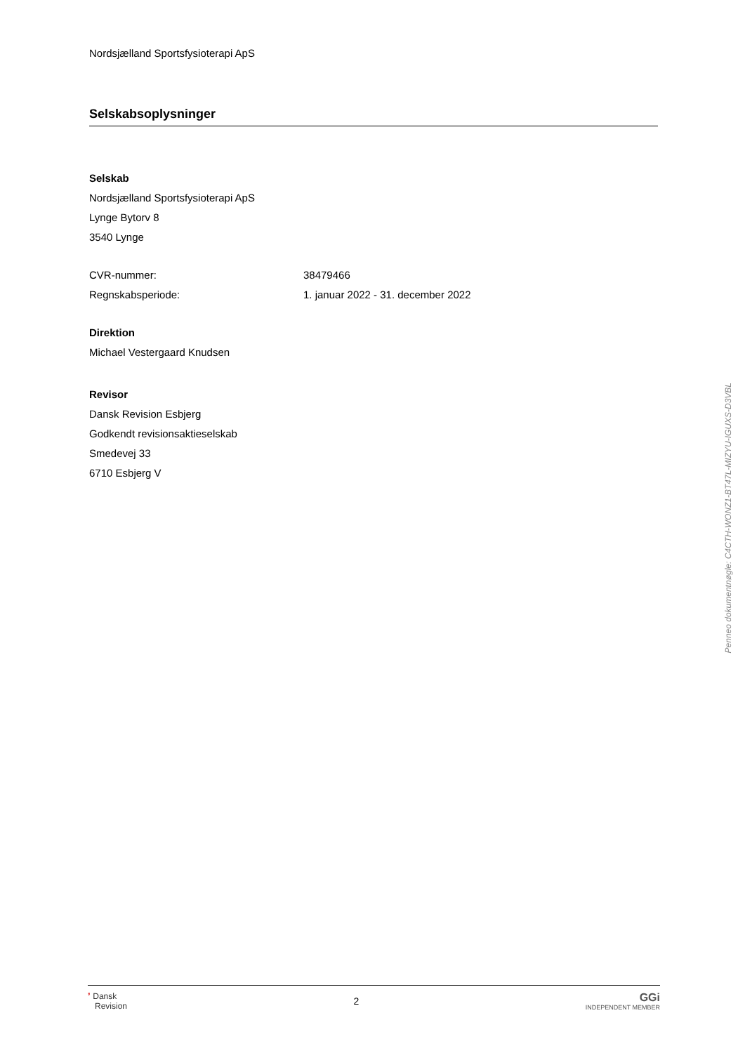Nordsjælland Sportsfysioterapi ApS
Selskabsoplysninger
Selskab
Nordsjælland Sportsfysioterapi ApS
Lynge Bytorv 8
3540 Lynge
CVR-nummer: 38479466
Regnskabsperiode: 1. januar 2022 - 31. december 2022
Direktion
Michael Vestergaard Knudsen
Revisor
Dansk Revision Esbjerg
Godkendt revisionsaktieselskab
Smedevej 33
6710 Esbjerg V
Penneo dokumentnøgle: C4CTH-WONZ1-BT47L-MIZYU-IGUXS-D3VBL
❜ Dansk
Revision
2
GGi
INDEPENDENT MEMBER